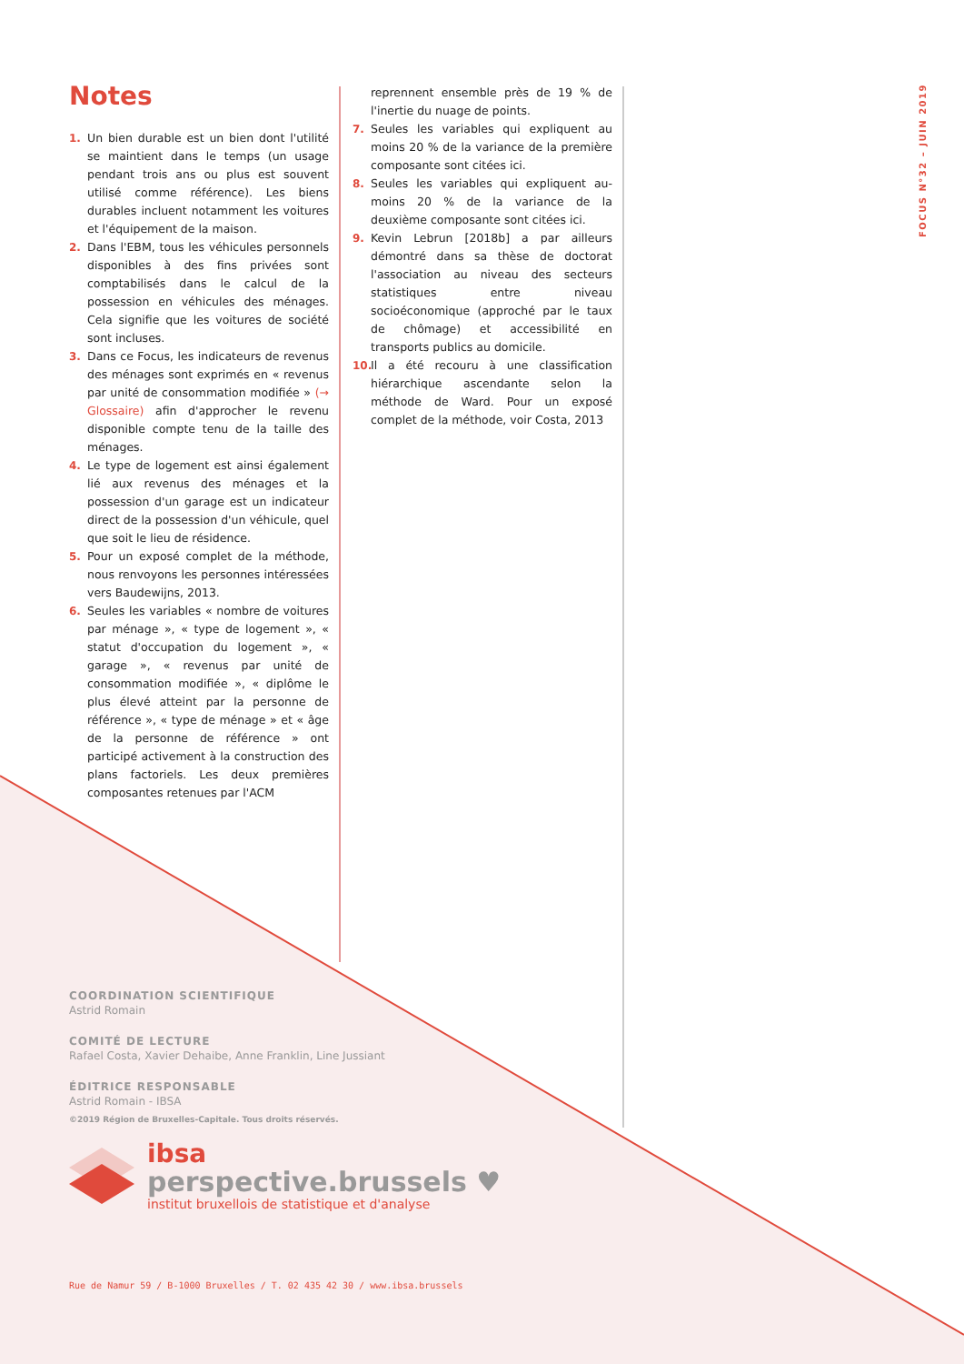FOCUS N°32 – JUIN 2019
Notes
1. Un bien durable est un bien dont l'utilité se maintient dans le temps (un usage pendant trois ans ou plus est souvent utilisé comme référence). Les biens durables incluent notamment les voitures et l'équipement de la maison.
2. Dans l'EBM, tous les véhicules personnels disponibles à des fins privées sont comptabilisés dans le calcul de la possession en véhicules des ménages. Cela signifie que les voitures de société sont incluses.
3. Dans ce Focus, les indicateurs de revenus des ménages sont exprimés en « revenus par unité de consommation modifiée » (→ Glossaire) afin d'approcher le revenu disponible compte tenu de la taille des ménages.
4. Le type de logement est ainsi également lié aux revenus des ménages et la possession d'un garage est un indicateur direct de la possession d'un véhicule, quel que soit le lieu de résidence.
5. Pour un exposé complet de la méthode, nous renvoyons les personnes intéressées vers Baudewijns, 2013.
6. Seules les variables « nombre de voitures par ménage », « type de logement », « statut d'occupation du logement », « garage », « revenus par unité de consommation modifiée », « diplôme le plus élevé atteint par la personne de référence », « type de ménage » et « âge de la personne de référence » ont participé activement à la construction des plans factoriels. Les deux premières composantes retenues par l'ACM
reprennent ensemble près de 19 % de l'inertie du nuage de points.
7. Seules les variables qui expliquent au moins 20 % de la variance de la première composante sont citées ici.
8. Seules les variables qui expliquent au-moins 20 % de la variance de la deuxième composante sont citées ici.
9. Kevin Lebrun [2018b] a par ailleurs démontré dans sa thèse de doctorat l'association au niveau des secteurs statistiques entre niveau socioéconomique (approché par le taux de chômage) et accessibilité en transports publics au domicile.
10.
Il a été recouru à une classification hiérarchique ascendante selon la méthode de Ward. Pour un exposé complet de la méthode, voir Costa, 2013
COORDINATION SCIENTIFIQUE
Astrid Romain
COMITÉ DE LECTURE
Rafael Costa, Xavier Dehaibe, Anne Franklin, Line Jussiant
ÉDITRICE RESPONSABLE
Astrid Romain - IBSA
©2019 Région de Bruxelles-Capitale. Tous droits réservés.
ibsa
perspective.brussels ♥
institut bruxellois de statistique et d'analyse
Rue de Namur 59 / B-1000 Bruxelles / T. 02 435 42 30 / www.ibsa.brussels